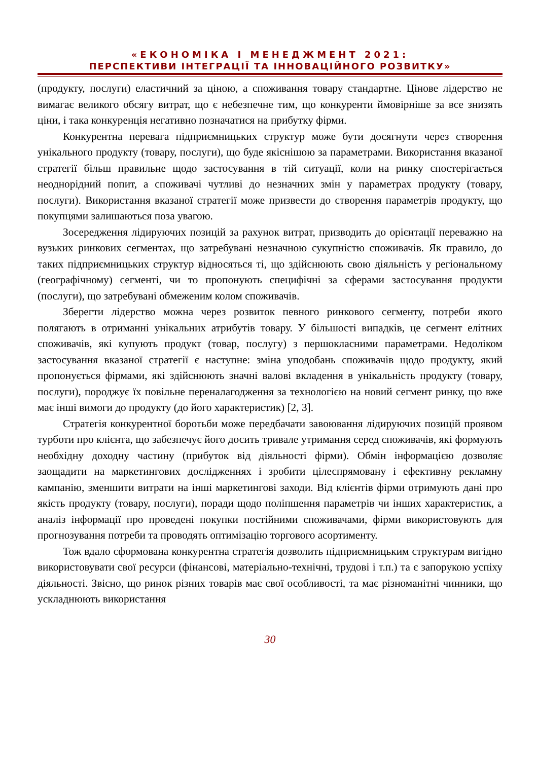«ЕКОНОМІКА І МЕНЕДЖМЕНТ 2021:
ПЕРСПЕКТИВИ ІНТЕГРАЦІЇ ТА ІННОВАЦІЙНОГО РОЗВИТКУ»
(продукту, послуги) еластичний за ціною, а споживання товару стандартне. Цінове лідерство не вимагає великого обсягу витрат, що є небезпечне тим, що конкуренти ймовірніше за все знизять ціни, і така конкуренція негативно позначатися на прибутку фірми.
Конкурентна перевага підприємницьких структур може бути досягнути через створення унікального продукту (товару, послуги), що буде якіснішою за параметрами. Використання вказаної стратегії більш правильне щодо застосування в тій ситуації, коли на ринку спостерігається неоднорідний попит, а споживачі чутливі до незначних змін у параметрах продукту (товару, послуги). Використання вказаної стратегії може призвести до створення параметрів продукту, що покупцями залишаються поза увагою.
Зосередження лідируючих позицій за рахунок витрат, призводить до орієнтації переважно на вузьких ринкових сегментах, що затребувані незначною сукупністю споживачів. Як правило, до таких підприємницьких структур відносяться ті, що здійснюють свою діяльність у регіональному (географічному) сегменті, чи то пропо­нують специфічні за сферами застосування продукти (послуги), що затребувані обмеженим колом споживачів.
Зберегти лідерство можна через розвиток певного ринкового сегменту, потреби якого полягають в отриманні унікальних атрибутів товару. У більшості випадків, це сегмент елітних споживачів, які купують продукт (товар, послугу) з першокласними параметрами. Недоліком застосування вказаної стратегії є наступне: зміна уподобань споживачів щодо продукту, який пропонується фірмами, які здійснюють значні валові вкладення в унікальність продукту (товару, послуги), породжує їх повільне переналагодження за технологією на новий сегмент ринку, що вже має інші вимоги до продукту (до його характеристик) [2, 3].
Стратегія конкурентної боротьби може передбачати завоювання лідируючих позицій проявом турботи про клієнта, що забезпечує його досить тривале утримання серед споживачів, які формують необхідну доходну частину (прибуток від діяльності фірми). Обмін інформацією дозволяє заощадити на маркетингових дослідженнях і зробити цілеспрямовану і ефективну рекламну кампанію, зменшити витрати на інші маркетингові заходи. Від клієнтів фірми отримують дані про якість продукту (товару, послуги), поради щодо поліпшення параметрів чи інших характеристик, а аналіз інформації про проведені покупки постійними споживачами, фірми використовують для прогнозування потреби та проводять оптимізацію торгового асортименту.
Тож вдало сформована конкурентна стратегія дозволить підприємницьким структурам вигідно використовувати свої ресурси (фінансові, матеріально-технічні, трудові і т.п.) та є запорукою успіху діяльності. Звісно, що ринок різних товарів має свої особливості, та має різноманітні чинники, що ускладнюють використання
30